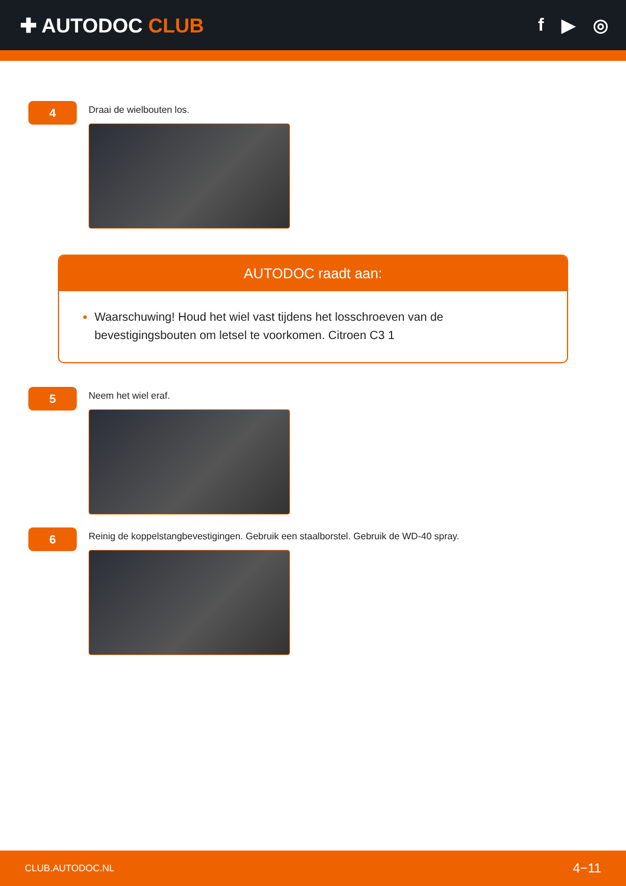✚ AUTODOC CLUB f ▶ ◎
4
Draai de wielbouten los.
AUTODOC raadt aan:
Waarschuwing! Houd het wiel vast tijdens het losschroeven van de bevestigingsbouten om letsel te voorkomen. Citroen C3 1
5
Neem het wiel eraf.
6
Reinig de koppelstangbevestigingen. Gebruik een staalborstel. Gebruik de WD-40 spray.
CLUB.AUTODOC.NL 4−11